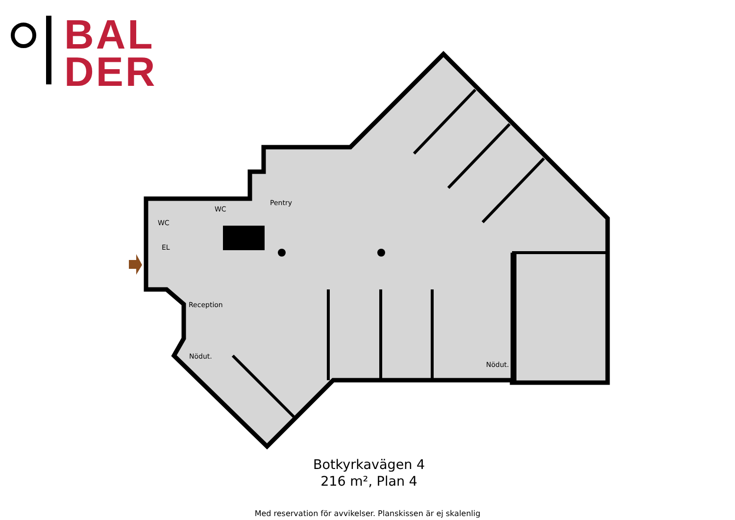BAL
DER
Pentry
WC
WC
EL
Reception
Nödut.
Nödut.
Botkyrkavägen 4
216 m², Plan 4
Med reservation för avvikelser. Planskissen är ej skalenlig